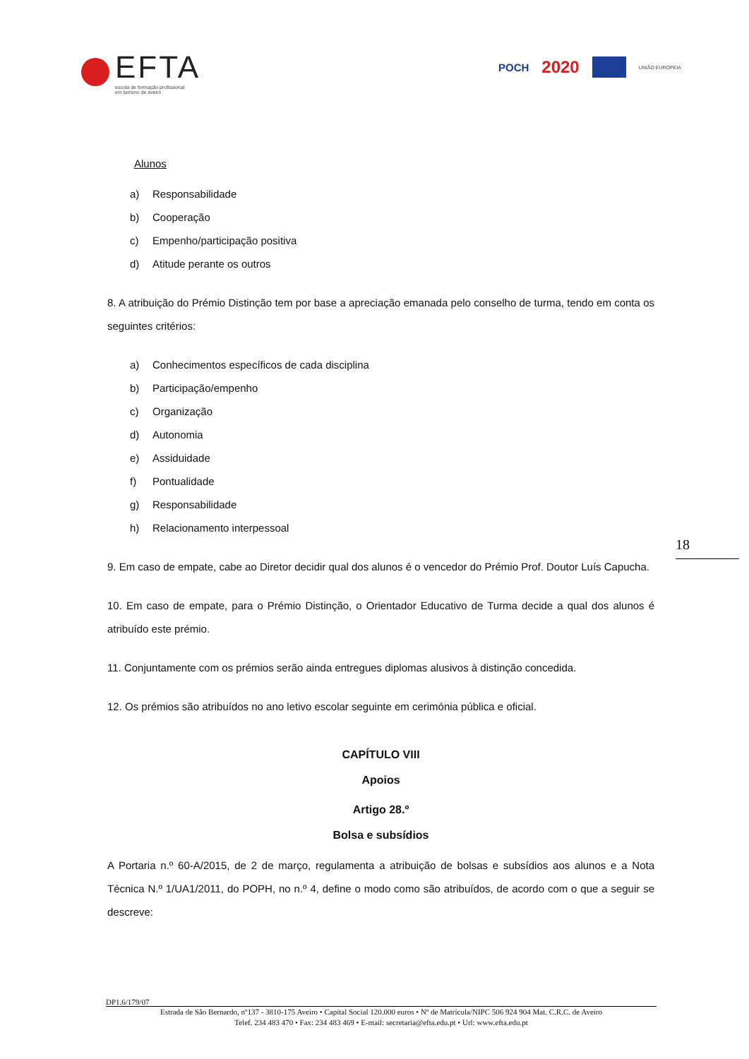EFTA
escola de formação profissional
em turismo de aveiro
POCH 2020
UNIÃO EUROPEIA
Alunos
a) Responsabilidade
b) Cooperação
c) Empenho/participação positiva
d) Atitude perante os outros
8. A atribuição do Prémio Distinção tem por base a apreciação emanada pelo conselho de turma, tendo em conta os seguintes critérios:
a) Conhecimentos específicos de cada disciplina
b) Participação/empenho
c) Organização
d) Autonomia
e) Assiduidade
f) Pontualidade
g) Responsabilidade
h) Relacionamento interpessoal
9. Em caso de empate, cabe ao Diretor decidir qual dos alunos é o vencedor do Prémio Prof. Doutor Luís Capucha.
10. Em caso de empate, para o Prémio Distinção, o Orientador Educativo de Turma decide a qual dos alunos é atribuído este prémio.
11. Conjuntamente com os prémios serão ainda entregues diplomas alusivos à distinção concedida.
12. Os prémios são atribuídos no ano letivo escolar seguinte em cerimónia pública e oficial.
CAPÍTULO VIII
Apoios
Artigo 28.º
Bolsa e subsídios
A Portaria n.º 60-A/2015, de 2 de março, regulamenta a atribuição de bolsas e subsídios aos alunos e a Nota Técnica N.º 1/UA1/2011, do POPH, no n.º 4, define o modo como são atribuídos, de acordo com o que a seguir se descreve:
18
DP1.6/179/07
Estrada de São Bernardo, nº137 - 3810-175 Aveiro • Capital Social 120.000 euros • Nº de Matrícula/NIPC 506 924 904 Mat. C.R.C. de Aveiro
Telef. 234 483 470 • Fax: 234 483 469 • E-mail: secretaria@efta.edu.pt • Url: www.efta.edu.pt